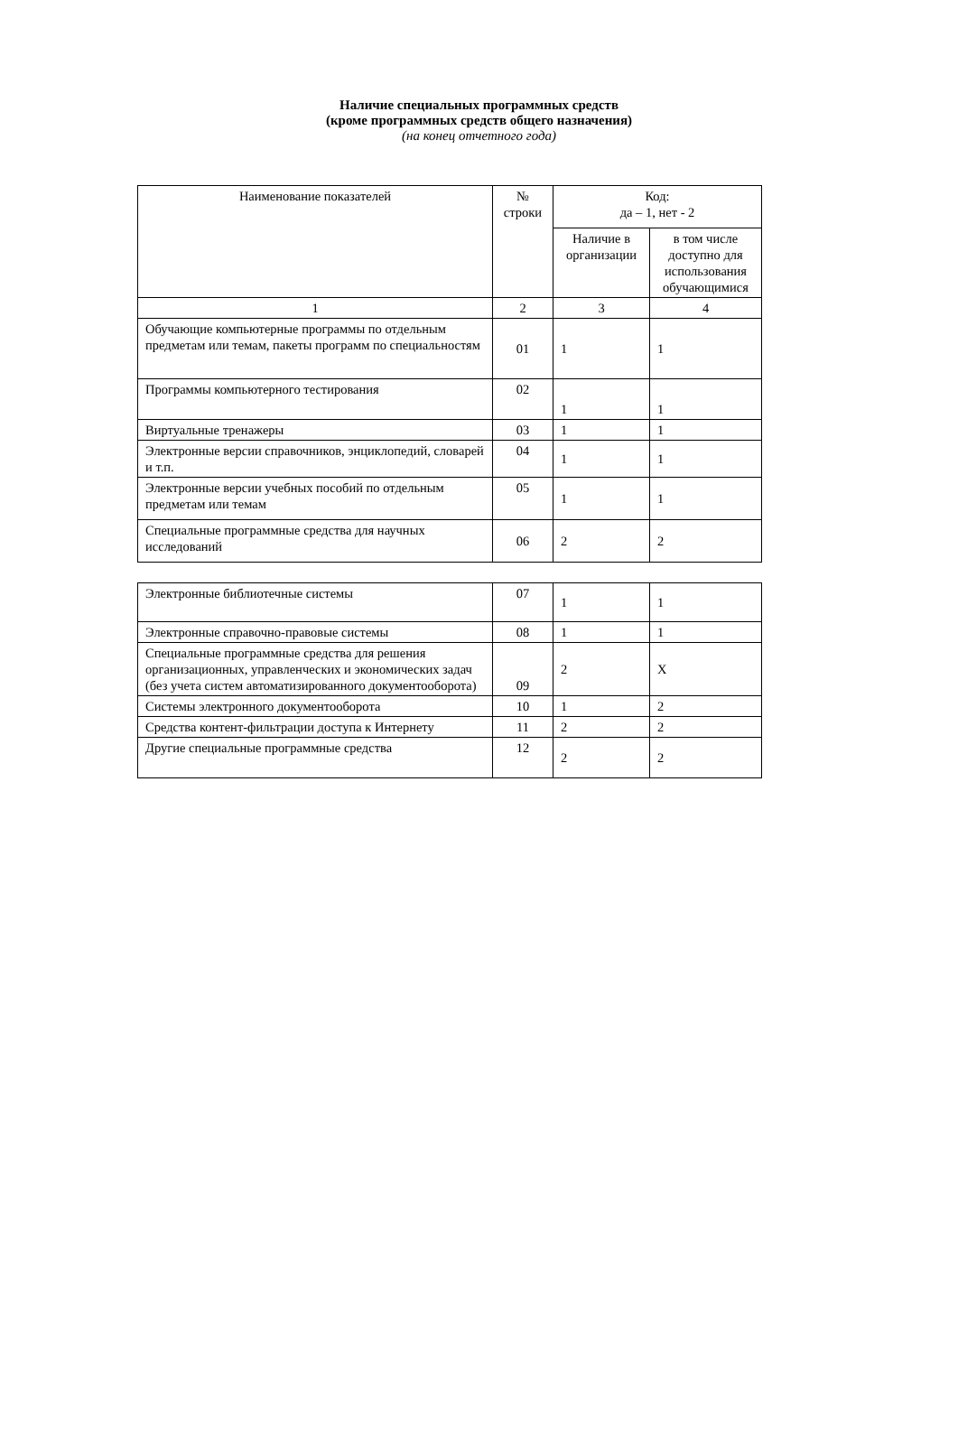Наличие специальных программных средств
(кроме программных средств общего назначения)
(на конец отчетного года)
| Наименование показателей | № строки | Код: да – 1, нет - 2 | |
| --- | --- | --- | --- |
| | | Наличие в организации | в том числе доступно для использования обучающимися |
| 1 | 2 | 3 | 4 |
| Обучающие компьютерные программы по отдельным предметам или темам, пакеты программ по специальностям | 01 | 1 | 1 |
| Программы компьютерного тестирования | 02 | 1 | 1 |
| Виртуальные тренажеры | 03 | 1 | 1 |
| Электронные версии справочников, энциклопедий, словарей и т.п. | 04 | 1 | 1 |
| Электронные версии учебных пособий по отдельным предметам или темам | 05 | 1 | 1 |
| Специальные программные средства для научных исследований | 06 | 2 | 2 |
| Электронные библиотечные системы | 07 | 1 | 1 |
| Электронные справочно-правовые системы | 08 | 1 | 1 |
| Специальные программные средства для решения организационных, управленческих и экономических задач (без учета систем автоматизированного документооборота) | 09 | 2 | X |
| Системы электронного документооборота | 10 | 1 | 2 |
| Средства контент-фильтрации доступа к Интернету | 11 | 2 | 2 |
| Другие специальные программные средства | 12 | 2 | 2 |